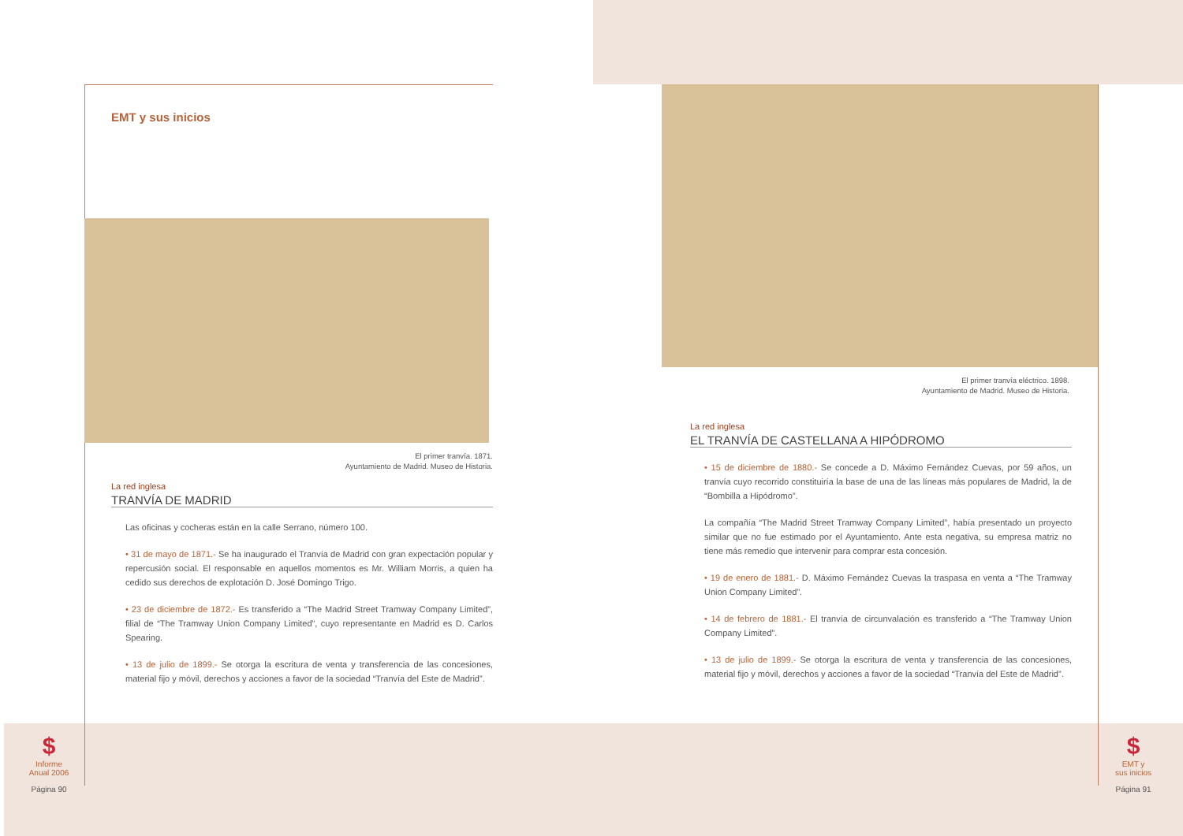EMT y sus inicios
El primer tranvía. 1871.
Ayuntamiento de Madrid. Museo de Historia.
La red inglesa
TRANVÍA DE MADRID
Las oficinas y cocheras están en la calle Serrano, número 100.
• 31 de mayo de 1871.- Se ha inaugurado el Tranvía de Madrid con gran expectación popular y repercusión social. El responsable en aquellos momentos es Mr. William Morris, a quien ha cedido sus derechos de explotación D. José Domingo Trigo.
• 23 de diciembre de 1872.- Es transferido a “The Madrid Street Tramway Company Limited”, filial de “The Tramway Union Company Limited”, cuyo representante en Madrid es D. Carlos Spearing.
• 13 de julio de 1899.- Se otorga la escritura de venta y transferencia de las concesiones, material fijo y móvil, derechos y acciones a favor de la sociedad “Tranvía del Este de Madrid”.
El primer tranvía eléctrico. 1898.
Ayuntamiento de Madrid. Museo de Historia.
La red inglesa
EL TRANVÍA DE CASTELLANA A HIPÓDROMO
• 15 de diciembre de 1880.- Se concede a D. Máximo Fernández Cuevas, por 59 años, un tranvía cuyo recorrido constituiría la base de una de las líneas más populares de Madrid, la de “Bombilla a Hipódromo”.
La compañía “The Madrid Street Tramway Company Limited”, había presentado un proyecto similar que no fue estimado por el Ayuntamiento. Ante esta negativa, su empresa matriz no tiene más remedio que intervenir para comprar esta concesión.
• 19 de enero de 1881.- D. Máximo Fernández Cuevas la traspasa en venta a “The Tramway Union Company Limited”.
• 14 de febrero de 1881.- El tranvía de circunvalación es transferido a “The Tramway Union Company Limited”.
• 13 de julio de 1899.- Se otorga la escritura de venta y transferencia de las concesiones, material fijo y móvil, derechos y acciones a favor de la sociedad “Tranvía del Este de Madrid”.
$
Informe
Anual 2006
Página 90
$
EMT y
sus inicios
Página 91